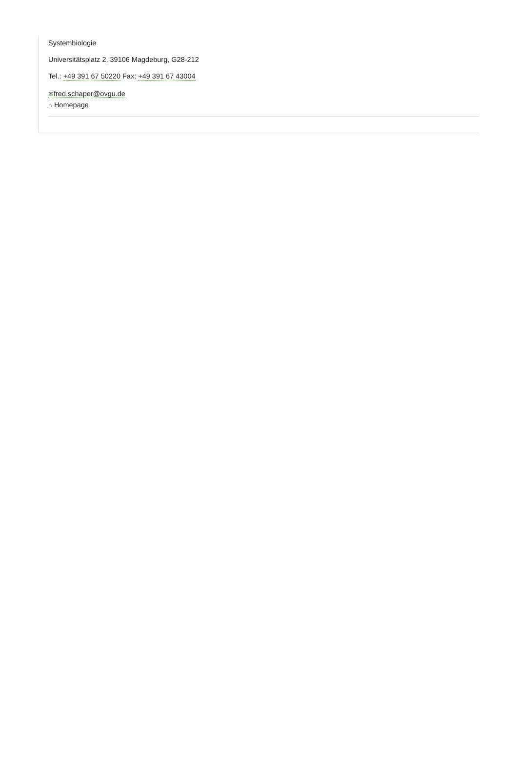Systembiologie
Universitätsplatz 2, 39106 Magdeburg, G28-212
Tel.: +49 391 67 50220 Fax: +49 391 67 43004
✉fred.schaper@ovgu.de
⌂ Homepage